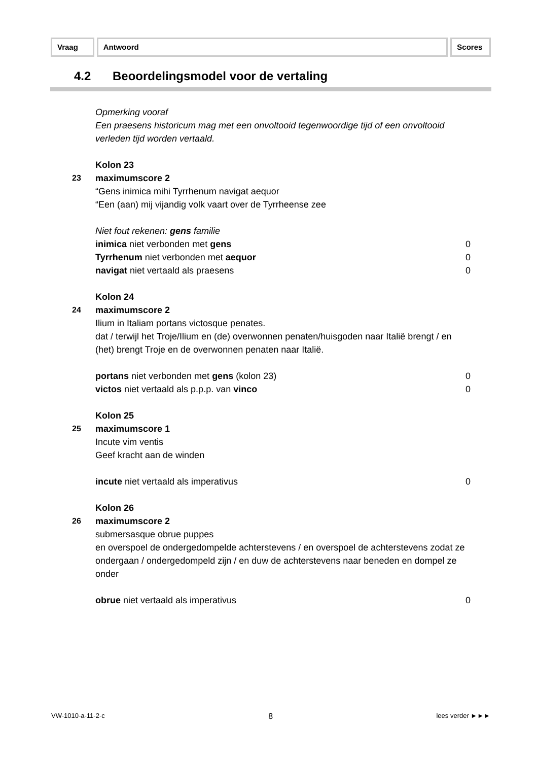Vraag Antwoord Scores
4.2 Beoordelingsmodel voor de vertaling
Opmerking vooraf
Een praesens historicum mag met een onvoltooid tegenwoordige tijd of een onvoltooid verleden tijd worden vertaald.
Kolon 23
23 maximumscore 2
“Gens inimica mihi Tyrrhenum navigat aequor
“Een (aan) mij vijandig volk vaart over de Tyrrheense zee
Niet fout rekenen: gens familie
inimica niet verbonden met gens 0
Tyrrhenum niet verbonden met aequor 0
navigat niet vertaald als praesens 0
Kolon 24
24 maximumscore 2
Ilium in Italiam portans victosque penates.
dat / terwijl het Troje/Ilium en (de) overwonnen penaten/huisgoden naar Italië brengt / en (het) brengt Troje en de overwonnen penaten naar Italië.
portans niet verbonden met gens (kolon 23) 0
victos niet vertaald als p.p.p. van vinco 0
Kolon 25
25 maximumscore 1
Incute vim ventis
Geef kracht aan de winden
incute niet vertaald als imperativus 0
Kolon 26
26 maximumscore 2
submersasque obrue puppes
en overspoel de ondergedompelde achterstevens / en overspoel de achterstevens zodat ze ondergaan / ondergedompeld zijn / en duw de achterstevens naar beneden en dompel ze onder
obrue niet vertaald als imperativus 0
VW-1010-a-11-2-c 8 lees verder ►►►